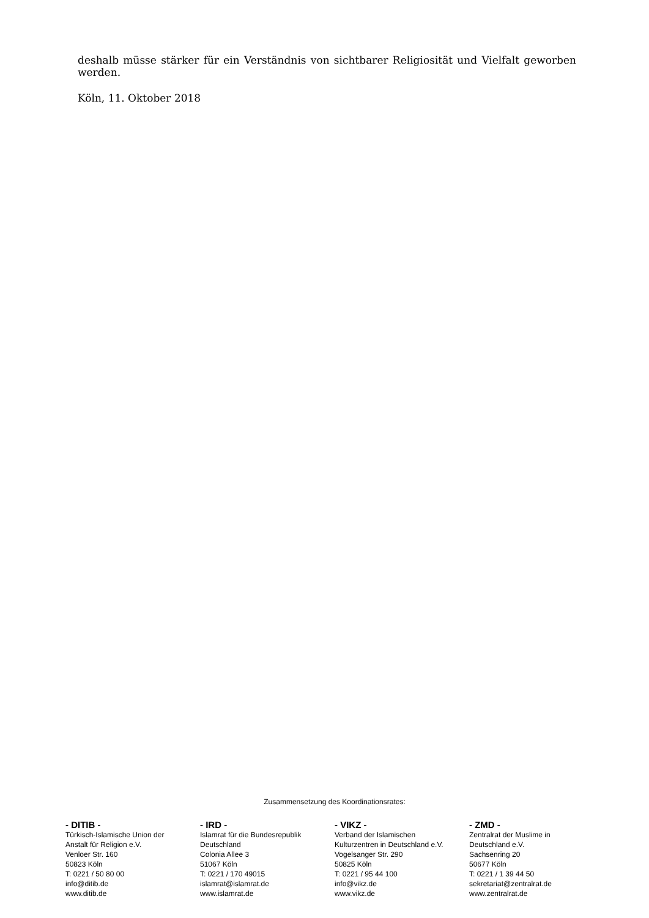deshalb müsse stärker für ein Verständnis von sichtbarer Religiosität und Vielfalt geworben werden.
Köln, 11. Oktober 2018
Zusammensetzung des Koordinationsrates:
- DITIB -
Türkisch-Islamische Union der
Anstalt für Religion e.V.
Venloer Str. 160
50823 Köln
T: 0221 / 50 80 00
info@ditib.de
www.ditib.de
- IRD -
Islamrat für die Bundesrepublik
Deutschland
Colonia Allee 3
51067 Köln
T: 0221 / 170 49015
islamrat@islamrat.de
www.islamrat.de
- VIKZ -
Verband der Islamischen
Kulturzentren in Deutschland e.V.
Vogelsanger Str. 290
50825 Köln
T: 0221 / 95 44 100
info@vikz.de
www.vikz.de
- ZMD -
Zentralrat der Muslime in
Deutschland e.V.
Sachsenring 20
50677 Köln
T: 0221 / 1 39 44 50
sekretariat@zentralrat.de
www.zentralrat.de